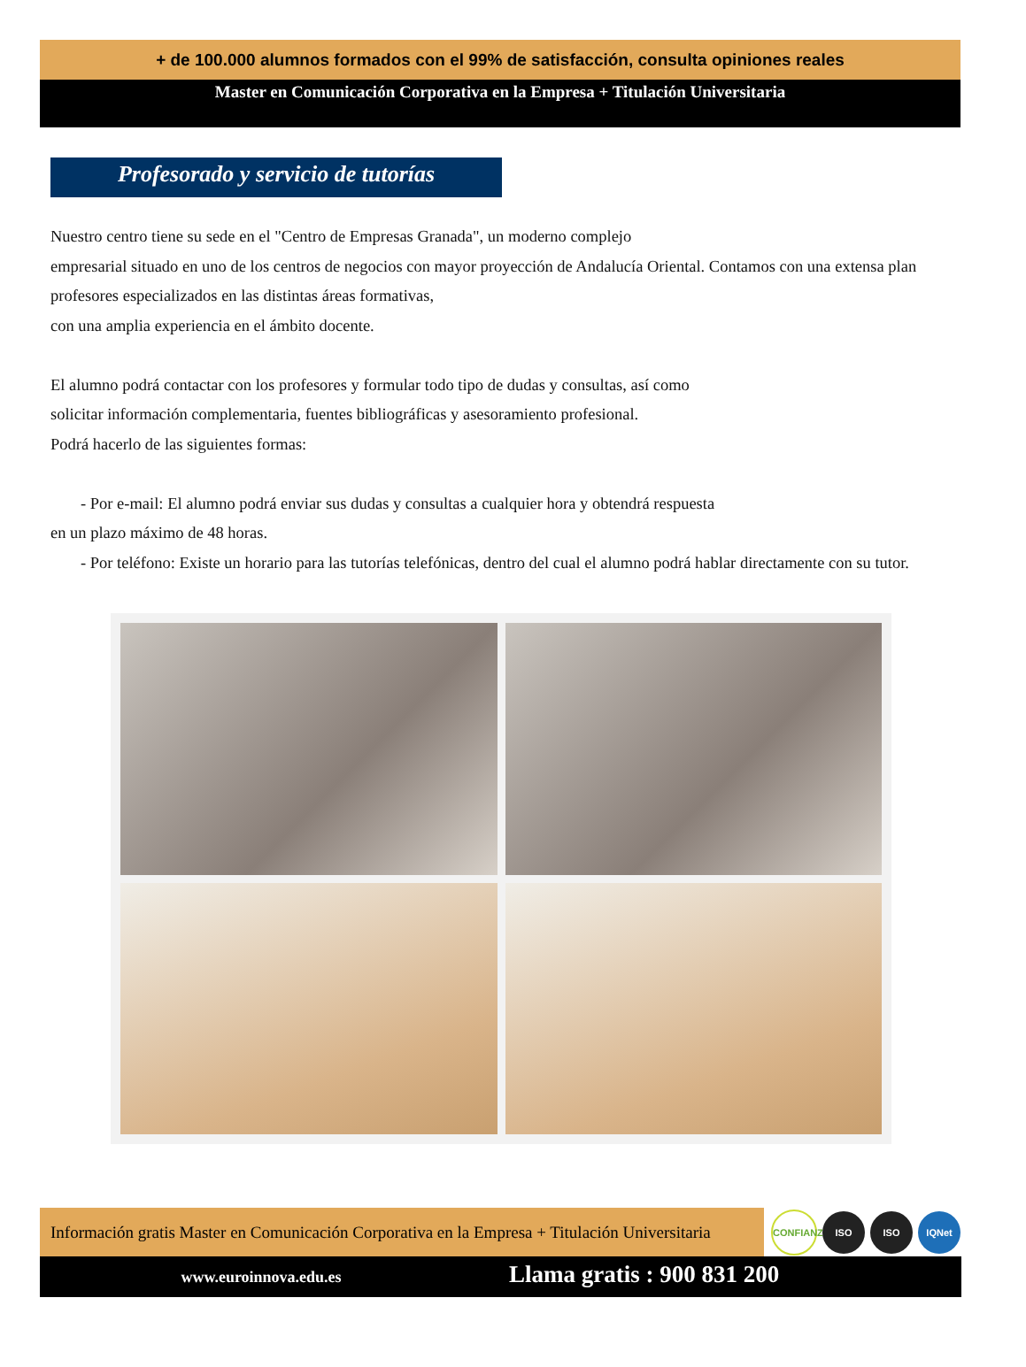+ de 100.000 alumnos formados con el 99% de satisfacción, consulta opiniones reales
Master en Comunicación Corporativa en la Empresa + Titulación Universitaria
Profesorado y servicio de tutorías
Nuestro centro tiene su sede en el "Centro de Empresas Granada", un moderno complejo
empresarial situado en uno de los centros de negocios con mayor proyección de Andalucía Oriental. Contamos con una extensa plan
profesores especializados en las distintas áreas formativas,
con una amplia experiencia en el ámbito docente.
El alumno podrá contactar con los profesores y formular todo tipo de dudas y consultas, así como
solicitar información complementaria, fuentes bibliográficas y asesoramiento profesional.
Podrá hacerlo de las siguientes formas:
- Por e-mail: El alumno podrá enviar sus dudas y consultas a cualquier hora y obtendrá respuesta
en un plazo máximo de 48 horas.
- Por teléfono: Existe un horario para las tutorías telefónicas, dentro del cual el alumno podrá hablar directamente con su tutor.
Información gratis Master en Comunicación Corporativa en la Empresa + Titulación Universitaria
CONFIANZA ISO ISO IQNet
www.euroinnova.edu.es
Llama gratis : 900 831 200